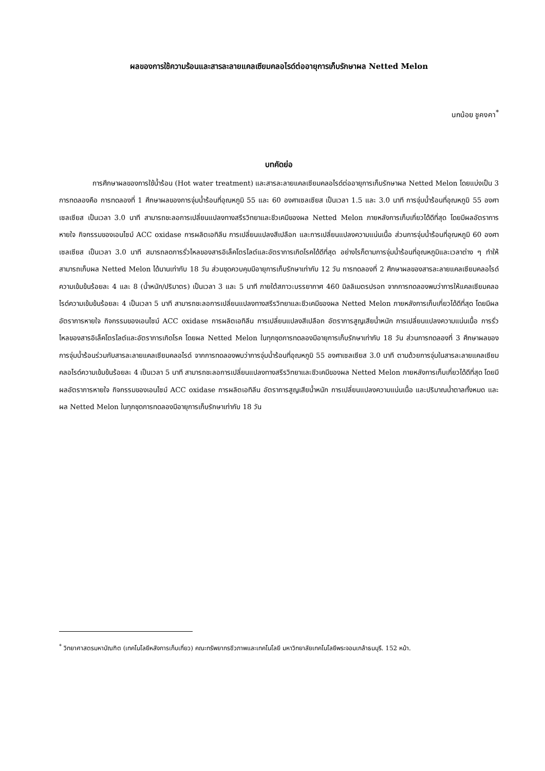ผลของการใช้ความร้อนและสารละลายแคลเซียมคลอไรด์ต่ออายุการเก็บรักษาผล Netted Melon
นกน้อย ชูคงคา<sup>*</sup>
บทคัดย่อ
การศึกษาผลของการใช้น้ำร้อน (Hot water treatment) และสารละลายแคลเซียมคลอไรด์ต่ออายุการเก็บรักษาผล Netted Melon โดยแบ่งเป็น 3 การทดลองคือ การทดลองที่ 1 ศึกษาผลของการจุ่มน้ำร้อนที่อุณหภูมิ 55 และ 60 องศาเซลเซียส เป็นเวลา 1.5 และ 3.0 นาที การจุ่มน้ำร้อนที่อุณหภูมิ 55 องศาเซลเซียส เป็นเวลา 3.0 นาที สามารถชะลอการเปลี่ยนแปลงทางสรีรวิทยาและชีวเคมีของผล Netted Melon ภายหลังการเก็บเกี่ยวได้ดีที่สุด โดยมีผลอัตราการหายใจ กิจกรรมของเอนไซม์ ACC oxidase การผลิตเอทิลีน การเปลี่ยนแปลงสีเปลือก และการเปลี่ยนแปลงความแน่นเนื้อ ส่วนการจุ่มน้ำร้อนที่อุณหภูมิ 60 องศาเซลเซียส เป็นเวลา 3.0 นาที สมารถลดการรั่วไหลของสารอิเล็คโตรไลต์และอัตราการเกิดโรคได้ดีที่สุด อย่างไรก็ตามการจุ่มน้ำร้อนที่อุณหภูมิและเวลาต่าง ๆ ทำให้สามารถเก็บผล Netted Melon ได้นานเท่ากับ 18 วัน ส่วนชุดควบคุมมีอายุการเก็บรักษาเท่ากับ 12 วัน การทดลองที่ 2 ศึกษาผลของสารละลายแคลเซียมคลอไรด์ความเข้มข้นร้อยละ 4 และ 8 (น้ำหนัก/ปริมาตร) เป็นเวลา 3 และ 5 นาที ภายใต้สภาวะบรรยากาศ 460 มิลลิเมตรปรอท จากการทดลองพบว่าการให้แคลเซียมคลอไรด์ความเข้มข้นร้อยละ 4 เป็นเวลา 5 นาที สามารถชะลอการเปลี่ยนแปลงทางสรีรวิทยาและชีวเคมีของผล Netted Melon ภายหลังการเก็บเกี่ยวได้ดีที่สุด โดยมีผลอัตราการหายใจ กิจกรรมของเอนไซม์ ACC oxidase การผลิตเอทิลีน การเปลี่ยนแปลงสีเปลือก อัตราการสูญเสียน้ำหนัก การเปลี่ยนแปลงความแน่นเนื้อ การรั่วไหลของสารอิเล็คโตรไลต์และอัตราการเกิดโรค โดยผล Netted Melon ในทุกชุดการทดลองมีอายุการเก็บรักษาเท่ากับ 18 วัน ส่วนการทดลองที่ 3 ศึกษาผลของการจุ่มน้ำร้อนร่วมกับสารละลายแคลเซียมคลอไรด์ จากการทดลองพบว่าการจุ่มน้ำร้อนที่อุณหภูมิ 55 องศาเซลเซียส 3.0 นาที ตามด้วยการจุ่มในสารละลายแคลเซียมคลอไรด์ความเข้มข้นร้อยละ 4 เป็นเวลา 5 นาที สามารถชะลอการเปลี่ยนแปลงทางสรีรวิทยาและชีวเคมีของผล Netted Melon ภายหลังการเก็บเกี่ยวได้ดีที่สุด โดยมีผลอัตราการหายใจ กิจกรรมของเอนไซม์ ACC oxidase การผลิตเอทิลีน อัตราการสูญเสียน้ำหนัก การเปลี่ยนแปลงความแน่นเนื้อ และปริมาณน้ำตาลทั้งหมด และผล Netted Melon ในทุกชุดการทดลองมีอายุการเก็บรักษาเท่ากับ 18 วัน
<sup>*</sup> วิทยาศาสตรมหาบัณฑิต (เทคโนโลยีหลังการเก็บเกี่ยว) คณะทรัพยากรชีวภาพและเทคโนโลยี มหาวิทยาลัยเทคโนโลยีพระจอมเกล้าธนบุรี. 152 หน้า.